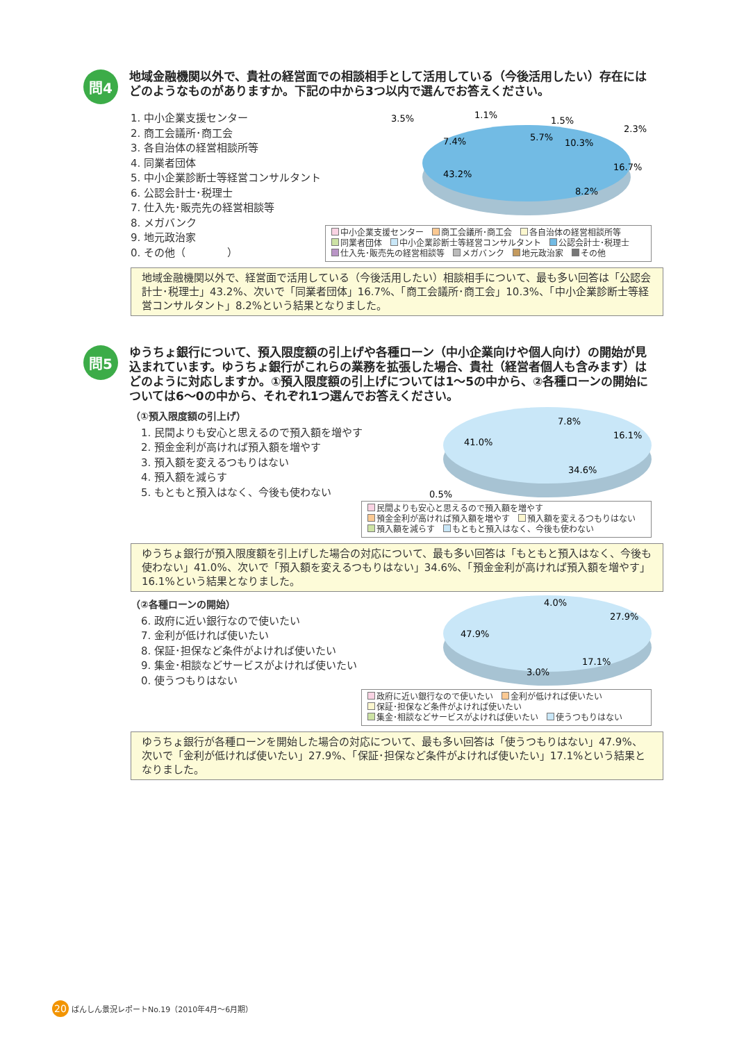問4
地域金融機関以外で、貴社の経営面での相談相手として活用している（今後活用したい）存在にはどのようなものがありますか。下記の中から3つ以内で選んでお答えください。
1. 中小企業支援センター
2. 商工会議所･商工会
3. 各自治体の経営相談所等
4. 同業者団体
5. 中小企業診断士等経営コンサルタント
6. 公認会計士･税理士
7. 仕入先･販売先の経営相談等
8. メガバンク
9. 地元政治家
0. その他（　　　　）
3.5%
1.1%
1.5%
5.7%
10.3%
2.3%
7.4%
16.7%
43.2%
8.2%
中小企業支援センター　 商工会議所･商工会　 各自治体の経営相談所等
同業者団体　 中小企業診断士等経営コンサルタント　 公認会計士･税理士
仕入先･販売先の経営相談等　 メガバンク　 地元政治家　 その他
地域金融機関以外で、経営面で活用している（今後活用したい）相談相手について、最も多い回答は「公認会計士･税理士」43.2%、次いで「同業者団体」16.7%、「商工会議所･商工会」10.3%、「中小企業診断士等経営コンサルタント」8.2%という結果となりました。
問5
ゆうちょ銀行について、預入限度額の引上げや各種ローン（中小企業向けや個人向け）の開始が見込まれています。ゆうちょ銀行がこれらの業務を拡張した場合、貴社（経営者個人も含みます）はどのように対応しますか。①預入限度額の引上げについては1～5の中から、②各種ローンの開始については6～0の中から、それぞれ1つ選んでお答えください。
（①預入限度額の引上げ）
　1. 民間よりも安心と思えるので預入額を増やす
　2. 預金金利が高ければ預入額を増やす
　3. 預入額を変えるつもりはない
　4. 預入額を減らす
　5. もともと預入はなく、今後も使わない
7.8%
16.1%
41.0%
34.6%
0.5%
民間よりも安心と思えるので預入額を増やす
預金金利が高ければ預入額を増やす　 預入額を変えるつもりはない
預入額を減らす　 もともと預入はなく、今後も使わない
ゆうちょ銀行が預入限度額を引上げした場合の対応について、最も多い回答は「もともと預入はなく、今後も使わない」41.0%、次いで「預入額を変えるつもりはない」34.6%、「預金金利が高ければ預入額を増やす」16.1%という結果となりました。
（②各種ローンの開始）
　6. 政府に近い銀行なので使いたい
　7. 金利が低ければ使いたい
　8. 保証･担保など条件がよければ使いたい
　9. 集金･相談などサービスがよければ使いたい
　0. 使うつもりはない
4.0%
27.9%
47.9%
17.1%
3.0%
政府に近い銀行なので使いたい　 金利が低ければ使いたい
保証･担保など条件がよければ使いたい
集金･相談などサービスがよければ使いたい　 使うつもりはない
ゆうちょ銀行が各種ローンを開始した場合の対応について、最も多い回答は「使うつもりはない」47.9%、次いで「金利が低ければ使いたい」27.9%、「保証･担保など条件がよければ使いたい」17.1%という結果となりました。
20
ばんしん景況レポートNo.19（2010年4月～6月期）